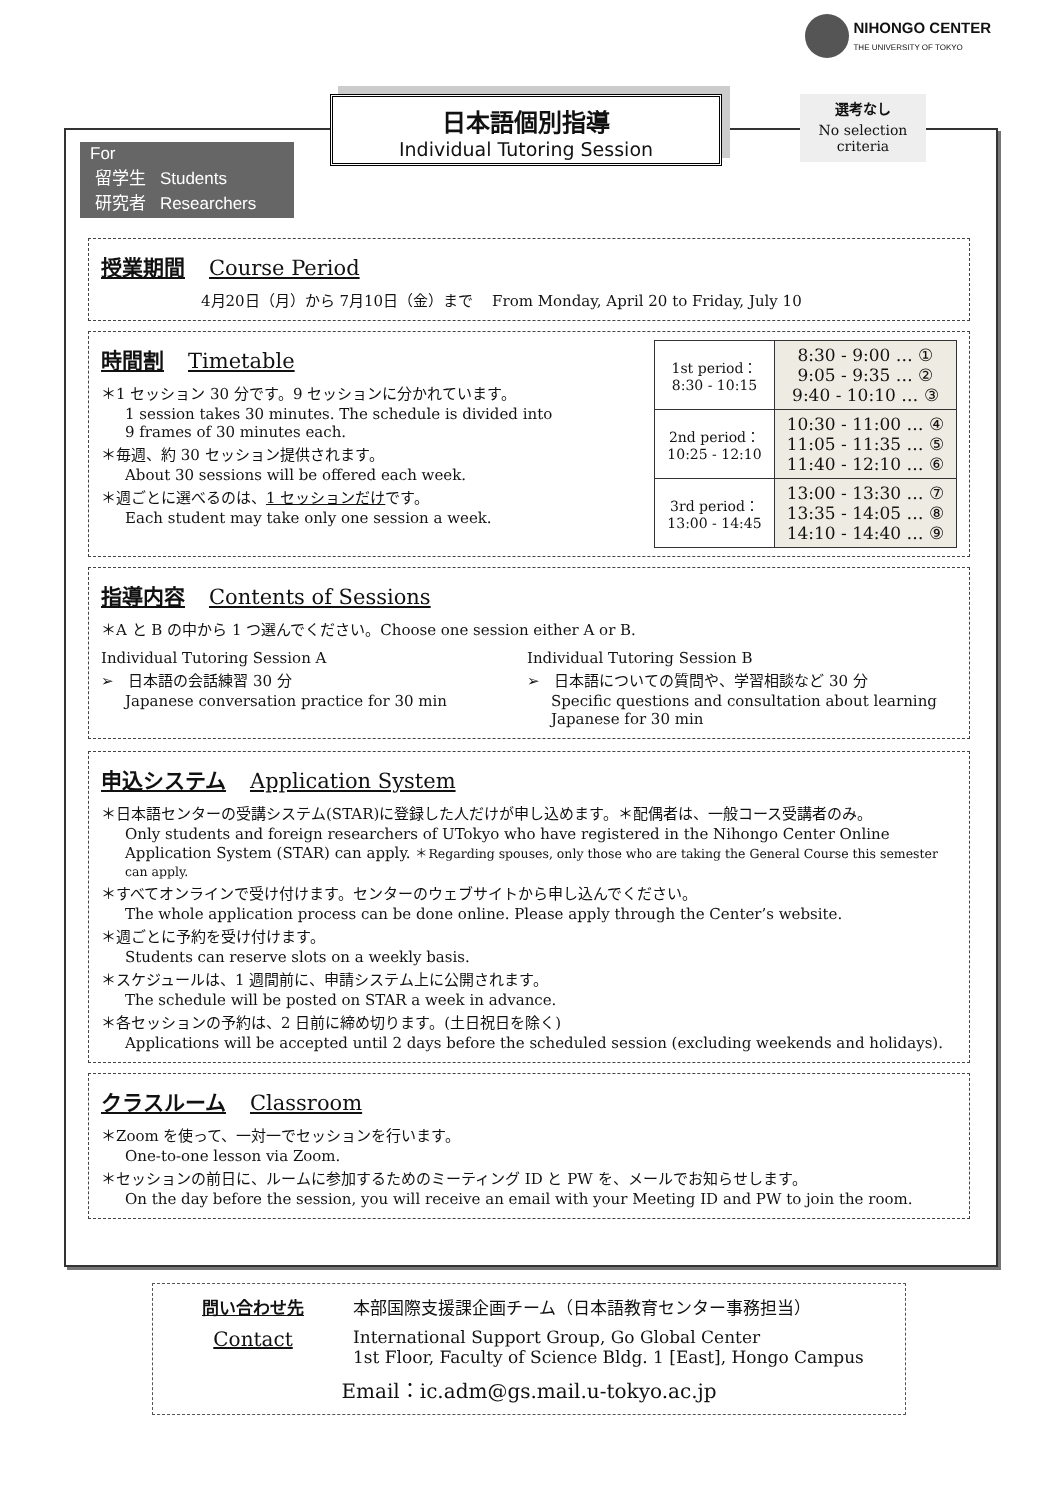NIHONGO CENTER
THE UNIVERSITY OF TOKYO
日本語個別指導
Individual Tutoring Session
選考なし
No selection
criteria
For
留学生 Students
研究者 Researchers
授業期間 Course Period
4月20日（月）から 7月10日（金）まで From Monday, April 20 to Friday, July 10
時間割 Timetable
＊1 セッション 30 分です。9 セッションに分かれています。
1 session takes 30 minutes. The schedule is divided into
9 frames of 30 minutes each.
＊毎週、約 30 セッション提供されます。
About 30 sessions will be offered each week.
＊週ごとに選べるのは、1 セッションだけです。
Each student may take only one session a week.
| 1st period： 8:30 - 10:15 | 8:30 - 9:00 … ① 9:05 - 9:35 … ② 9:40 - 10:10 … ③ |
| 2nd period： 10:25 - 12:10 | 10:30 - 11:00 … ④ 11:05 - 11:35 … ⑤ 11:40 - 12:10 … ⑥ |
| 3rd period： 13:00 - 14:45 | 13:00 - 13:30 … ⑦ 13:35 - 14:05 … ⑧ 14:10 - 14:40 … ⑨ |
指導内容 Contents of Sessions
＊A と B の中から 1 つ選んでください。Choose one session either A or B.
Individual Tutoring Session A
➢ 日本語の会話練習 30 分
Japanese conversation practice for 30 min
Individual Tutoring Session B
➢ 日本語についての質問や、学習相談など 30 分
Specific questions and consultation about learning
Japanese for 30 min
申込システム Application System
＊日本語センターの受講システム(STAR)に登録した人だけが申し込めます。＊配偶者は、一般コース受講者のみ。
Only students and foreign researchers of UTokyo who have registered in the Nihongo Center Online Application System (STAR) can apply. ＊Regarding spouses, only those who are taking the General Course this semester can apply.
＊すべてオンラインで受け付けます。センターのウェブサイトから申し込んでください。
The whole application process can be done online. Please apply through the Center’s website.
＊週ごとに予約を受け付けます。
Students can reserve slots on a weekly basis.
＊スケジュールは、1 週間前に、申請システム上に公開されます。
The schedule will be posted on STAR a week in advance.
＊各セッションの予約は、2 日前に締め切ります。(土日祝日を除く)
Applications will be accepted until 2 days before the scheduled session (excluding weekends and holidays).
クラスルーム Classroom
＊Zoom を使って、一対一でセッションを行います。
One-to-one lesson via Zoom.
＊セッションの前日に、ルームに参加するためのミーティング ID と PW を、メールでお知らせします。
On the day before the session, you will receive an email with your Meeting ID and PW to join the room.
問い合わせ先 本部国際支援課企画チーム（日本語教育センター事務担当）
Contact International Support Group, Go Global Center
1st Floor, Faculty of Science Bldg. 1 [East], Hongo Campus
Email：ic.adm@gs.mail.u-tokyo.ac.jp